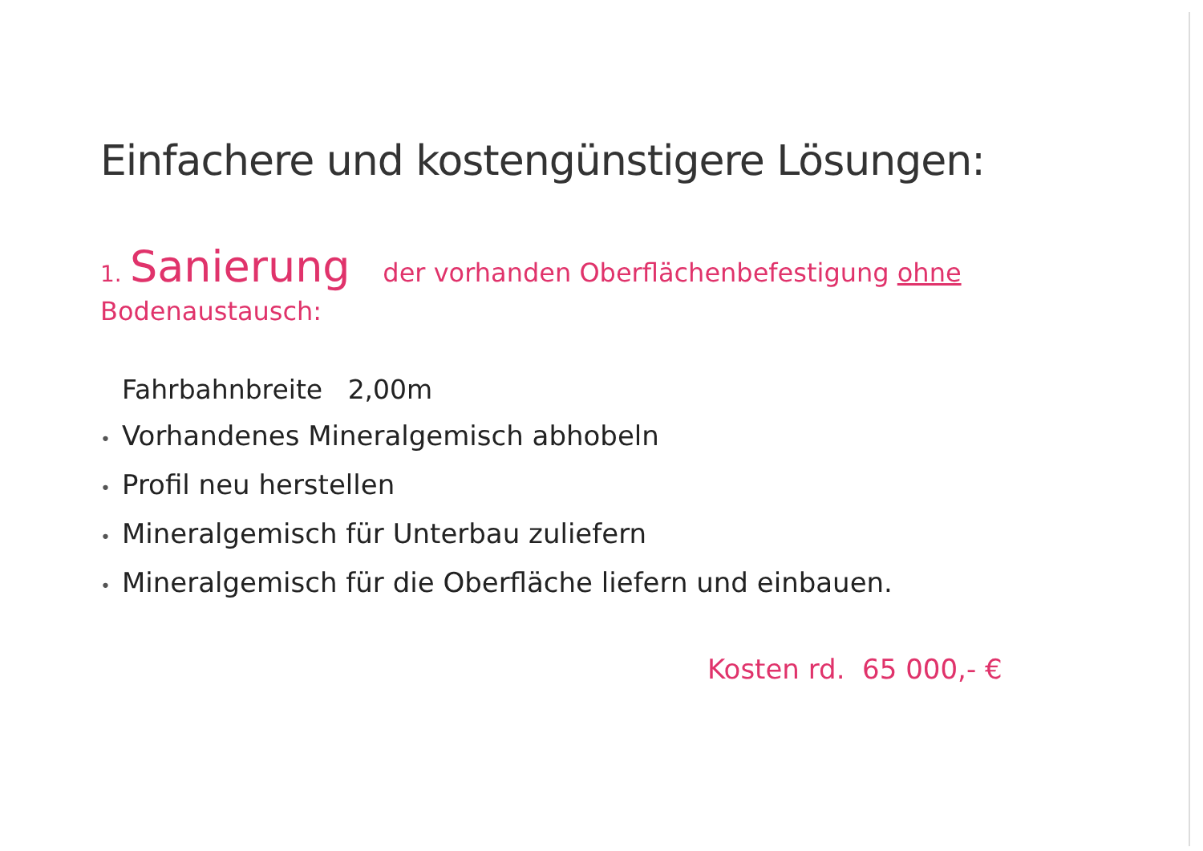Einfachere und kostengünstigere Lösungen:
1. Sanierung der vorhanden Oberflächenbefestigung ohne
Bodenaustausch:
Fahrbahnbreite 2,00m
• Vorhandenes Mineralgemisch abhobeln
• Profil neu herstellen
• Mineralgemisch für Unterbau zuliefern
• Mineralgemisch für die Oberfläche liefern und einbauen.
Kosten rd. 65 000,- €